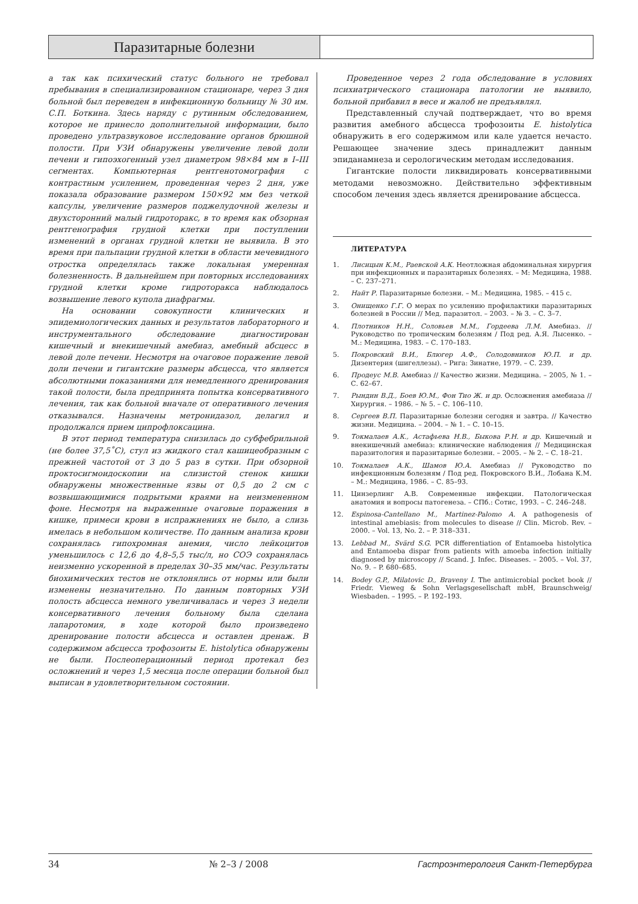Паразитарные болезни
а так как психический статус больного не требовал пребывания в специализированном стационаре, через 3 дня больной был переведен в инфекционную больницу № 30 им. С.П. Боткина. Здесь наряду с рутинным обследованием, которое не принесло дополнительной информации, было проведено ультразвуковое исследование органов брюшной полости. При УЗИ обнаружены увеличение левой доли печени и гипоэхогенный узел диаметром 98×84 мм в I–III сегментах. Компьютерная рентгенотомография с контрастным усилением, проведенная через 2 дня, уже показала образование размером 150×92 мм без четкой капсулы, увеличение размеров поджелудочной железы и двухсторонний малый гидроторакс, в то время как обзорная рентгенография грудной клетки при поступлении изменений в органах грудной клетки не выявила. В это время при пальпации грудной клетки в области мечевидного отростка определялась также локальная умеренная болезненность. В дальнейшем при повторных исследованиях грудной клетки кроме гидроторакса наблюдалось возвышение левого купола диафрагмы.
На основании совокупности клинических и эпидемиологических данных и результатов лабораторного и инструментального обследование диагностирован кишечный и внекишечный амебиаз, амебный абсцесс в левой доле печени. Несмотря на очаговое поражение левой доли печени и гигантские размеры абсцесса, что является абсолютными показаниями для немедленного дренирования такой полости, была предпринята попытка консервативного лечения, так как больной вначале от оперативного лечения отказывался. Назначены метронидазол, делагил и продолжался прием ципрофлоксацина.
В этот период температура снизилась до субфебрильной (не более 37,5˚С), стул из жидкого стал кашицеобразным с прежней частотой от 3 до 5 раз в сутки. При обзорной проктосигмоидоскопии на слизистой стенок кишки обнаружены множественные язвы от 0,5 до 2 см с возвышающимися подрытыми краями на неизмененном фоне. Несмотря на выраженные очаговые поражения в кишке, примеси крови в испражнениях не было, а слизь имелась в небольшом количестве. По данным анализа крови сохранялась гипохромная анемия, число лейкоцитов уменьшилось с 12,6 до 4,8–5,5 тыс/л, но СОЭ сохранялась неизменно ускоренной в пределах 30–35 мм/час. Результаты биохимических тестов не отклонялись от нормы или были изменены незначительно. По данным повторных УЗИ полость абсцесса немного увеличивалась и через 3 недели консервативного лечения больному была сделана лапаротомия, в ходе которой было произведено дренирование полости абсцесса и оставлен дренаж. В содержимом абсцесса трофозоиты E. histolytica обнаружены не были. Послеоперационный период протекал без осложнений и через 1,5 месяца после операции больной был выписан в удовлетворительном состоянии.
Проведенное через 2 года обследование в условиях психиатрического стационара патологии не выявило, больной прибавил в весе и жалоб не предъявлял.
Представленный случай подтверждает, что во время развития амебного абсцесса трофозоиты E. histolytica обнаружить в его содержимом или кале удается нечасто. Решающее значение здесь принадлежит данным эпиданамнеза и серологическим методам исследования.
Гигантские полости ликвидировать консервативными методами невозможно. Действительно эффективным способом лечения здесь является дренирование абсцесса.
ЛИТЕРАТУРА
1. Лисицын К.М., Раевской А.К. Неотложная абдоминальная хирургия при инфекционных и паразитарных болезнях. – М: Медицина, 1988. – С. 237–271.
2. Найт Р. Паразитарные болезни. – М.: Медицина, 1985. – 415 с.
3. Онищенко Г.Г. О мерах по усилению профилактики паразитарных болезней в России // Мед. паразитол. – 2003. – № 3. – С. 3–7.
4. Плотников Н.Н., Соловьев М.М., Гордеева Л.М. Амебиаз. // Руководство по тропическим болезням / Под ред. А.Я. Лысенко. – М.: Медицина, 1983. – С. 170–183.
5. Покровский В.И., Блюгер А.Ф., Солодовников Ю.П. и др. Дизентерия (шигеллезы). – Рига: Зинатне, 1979. – С. 239.
6. Продеус М.В. Амебиаз // Качество жизни. Медицина. – 2005, № 1. – С. 62–67.
7. Рындин В.Д., Боев Ю.М., Фон Тио Ж. и др. Осложнения амебиаза // Хирургия. – 1986. – № 5. – С. 106–110.
8. Сергеев В.П. Паразитарные болезни сегодня и завтра. // Качество жизни. Медицина. – 2004. – № 1. – С. 10–15.
9. Токмалаев А.К., Астафьева Н.В., Быкова Р.Н. и др. Кишечный и внекишечный амебиаз: клинические наблюдения // Медицинская паразитология и паразитарные болезни. – 2005. – № 2. – С. 18–21.
10. Токмалаев А.К., Шамов Ю.А. Амебиаз // Руководство по инфекционным болезням / Под ред. Покровского В.И., Лобана К.М. – М.: Медицина, 1986. – С. 85–93.
11. Цинзерлинг А.В. Современные инфекции. Патологическая анатомия и вопросы патогенеза. – СПб.: Сотис, 1993. – С. 246–248.
12. Espinosa-Cantellano M., Martinez-Palomo A. A pathogenesis of intestinal amebiasis: from molecules to disease // Clin. Microb. Rev. – 2000. – Vol. 13, No. 2. – P. 318–331.
13. Lebbad M., Svärd S.G. PCR differentiation of Entamoeba histolytica and Entamoeba dispar from patients with amoeba infection initially diagnosed by microscopy // Scand. J. Infec. Diseases. – 2005. – Vol. 37, No. 9. – P. 680–685.
14. Bodey G.P., Milatovic D., Braveny I. The antimicrobial pocket book // Friedr. Vieweg & Sohn Verlagsgesellschaft mbH, Braunschweig/ Wiesbaden. – 1995. – P. 192–193.
34 № 2–3 / 2008 Гастроэнтерология Санкт-Петербурга